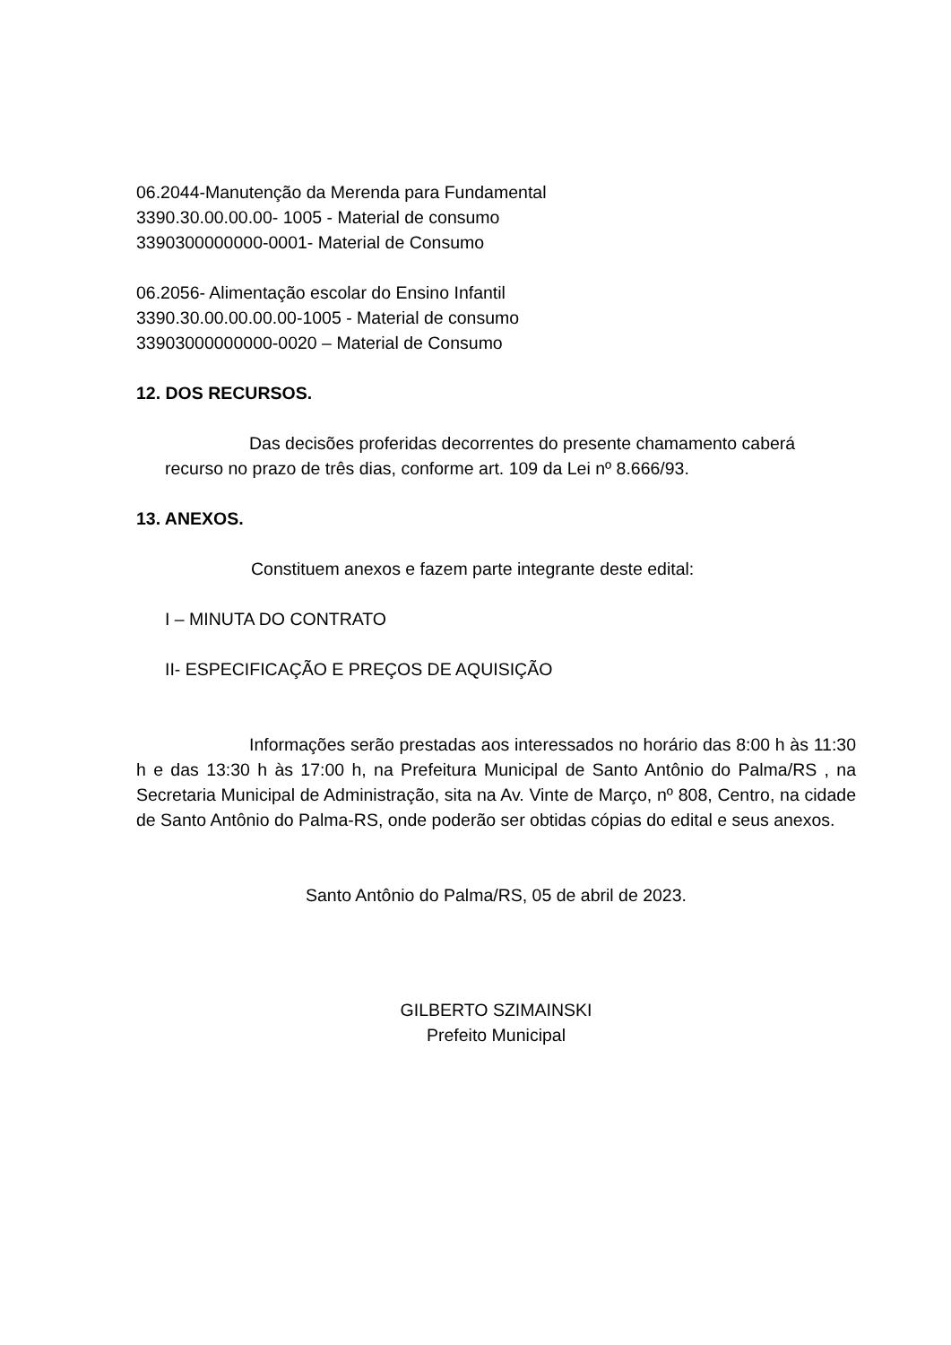06.2044-Manutenção da Merenda para Fundamental
3390.30.00.00.00- 1005 - Material de consumo
3390300000000-0001- Material de Consumo
06.2056- Alimentação escolar do Ensino Infantil
3390.30.00.00.00.00-1005 - Material de consumo
33903000000000-0020 – Material de Consumo
12. DOS RECURSOS.
Das decisões proferidas decorrentes do presente chamamento caberá recurso no prazo de três dias, conforme art. 109 da Lei nº 8.666/93.
13. ANEXOS.
Constituem anexos e fazem parte integrante deste edital:
I – MINUTA DO CONTRATO
II- ESPECIFICAÇÃO E PREÇOS DE AQUISIÇÃO
Informações serão prestadas aos interessados no horário das 8:00 h às 11:30 h e das 13:30 h às 17:00 h, na Prefeitura Municipal de Santo Antônio do Palma/RS , na Secretaria Municipal de Administração, sita na Av. Vinte de Março, nº 808, Centro, na cidade de Santo Antônio do Palma-RS, onde poderão ser obtidas cópias do edital e seus anexos.
Santo Antônio do Palma/RS, 05 de abril de 2023.
GILBERTO SZIMAINSKI
Prefeito Municipal